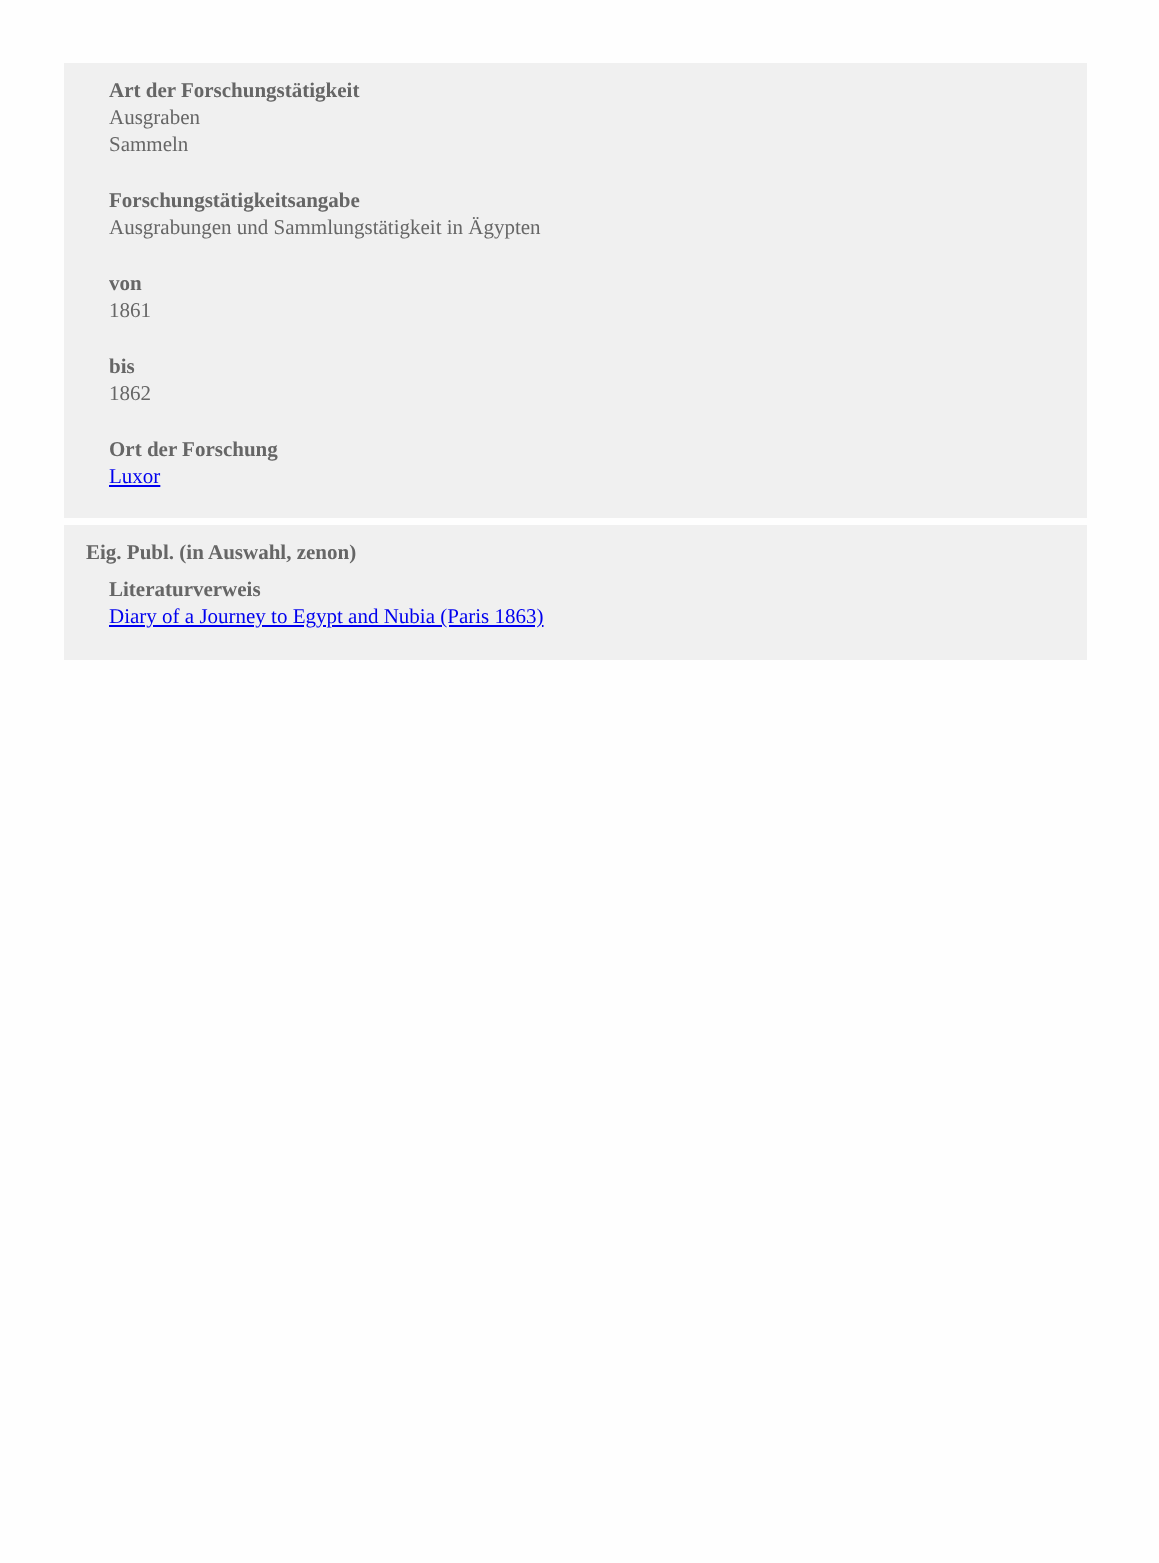Art der Forschungstätigkeit
Ausgraben
Sammeln
Forschungstätigkeitsangabe
Ausgrabungen und Sammlungstätigkeit in Ägypten
von
1861
bis
1862
Ort der Forschung
Luxor
Eig. Publ. (in Auswahl, zenon)
Literaturverweis
Diary of a Journey to Egypt and Nubia (Paris 1863)